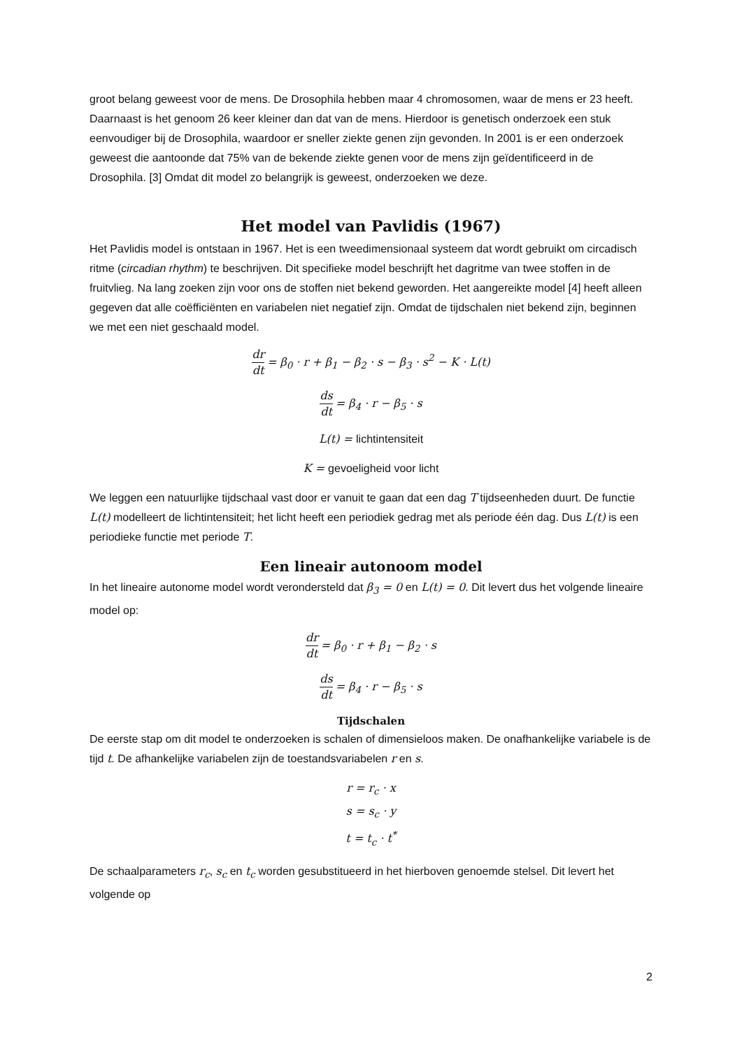groot belang geweest voor de mens. De Drosophila hebben maar 4 chromosomen, waar de mens er 23 heeft. Daarnaast is het genoom 26 keer kleiner dan dat van de mens. Hierdoor is genetisch onderzoek een stuk eenvoudiger bij de Drosophila, waardoor er sneller ziekte genen zijn gevonden. In 2001 is er een onderzoek geweest die aantoonde dat 75% van de bekende ziekte genen voor de mens zijn geïdentificeerd in de Drosophila. [3] Omdat dit model zo belangrijk is geweest, onderzoeken we deze.
Het model van Pavlidis (1967)
Het Pavlidis model is ontstaan in 1967. Het is een tweedimensionaal systeem dat wordt gebruikt om circadisch ritme (circadian rhythm) te beschrijven. Dit specifieke model beschrijft het dagritme van twee stoffen in de fruitvlieg. Na lang zoeken zijn voor ons de stoffen niet bekend geworden. Het aangereikte model [4] heeft alleen gegeven dat alle coëfficiënten en variabelen niet negatief zijn. Omdat de tijdschalen niet bekend zijn, beginnen we met een niet geschaald model.
dr dt = β<sub>0</sub> · r + β<sub>1</sub> − β<sub>2</sub> · s − β<sub>3</sub> · s<sup>2</sup> − K · L(t)
ds dt = β<sub>4</sub> · r − β<sub>5</sub> · s
L(t) = lichtintensiteit
K = gevoeligheid voor licht
We leggen een natuurlijke tijdschaal vast door er vanuit te gaan dat een dag T tijdseenheden duurt. De functie L(t) modelleert de lichtintensiteit; het licht heeft een periodiek gedrag met als periode één dag. Dus L(t) is een periodieke functie met periode T.
Een lineair autonoom model
In het lineaire autonome model wordt verondersteld dat β<sub>3</sub> = 0 en L(t) = 0. Dit levert dus het volgende lineaire model op:
dr dt = β<sub>0</sub> · r + β<sub>1</sub> − β<sub>2</sub> · s
ds dt = β<sub>4</sub> · r − β<sub>5</sub> · s
Tijdschalen
De eerste stap om dit model te onderzoeken is schalen of dimensieloos maken. De onafhankelijke variabele is de tijd t. De afhankelijke variabelen zijn de toestandsvariabelen r en s.
r = r<sub>c</sub> · x
s = s<sub>c</sub> · y
t = t<sub>c</sub> · t<sup>*</sup>
De schaalparameters r<sub>c</sub>, s<sub>c</sub> en t<sub>c</sub> worden gesubstitueerd in het hierboven genoemde stelsel. Dit levert het volgende op
2